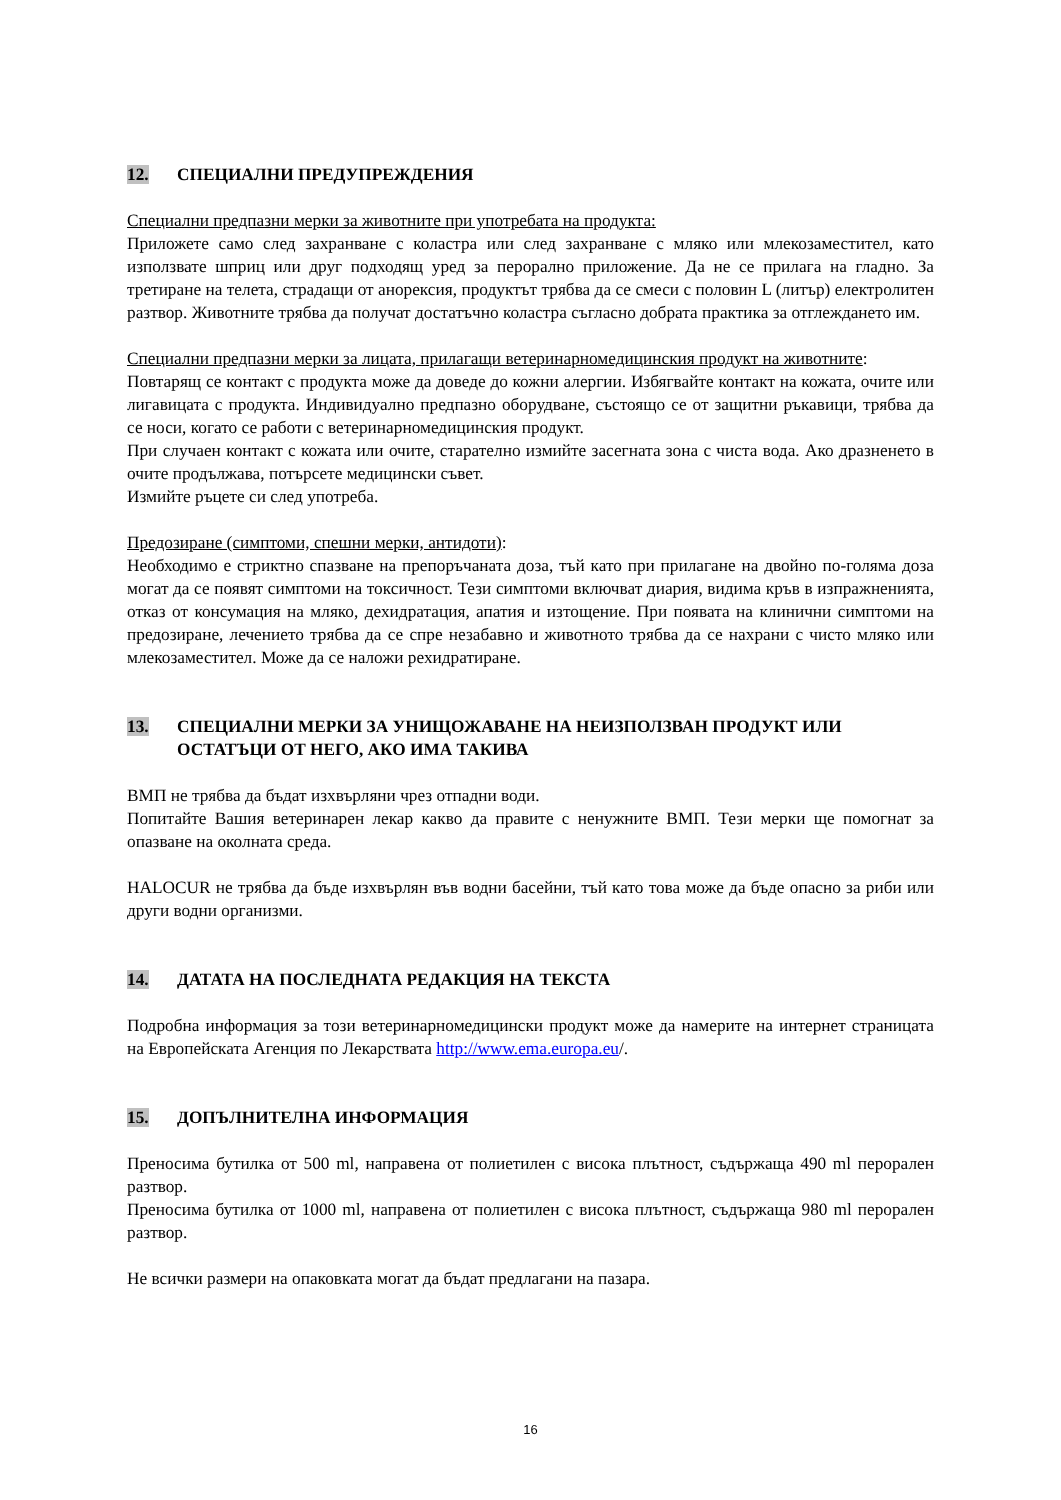12. СПЕЦИАЛНИ ПРЕДУПРЕЖДЕНИЯ
Специални предпазни мерки за животните при употребата на продукта:
Приложете само след захранване с коластра или след захранване с мляко или млекозаместител, като използвате шприц или друг подходящ уред за перорално приложение. Да не се прилага на гладно. За третиране на телета, страдащи от анорексия, продуктът трябва да се смеси с половин L (литър) електролитен разтвор. Животните трябва да получат достатъчно коластра съгласно добрата практика за отглеждането им.
Специални предпазни мерки за лицата, прилагащи ветеринарномедицинския продукт на животните:
Повтарящ се контакт с продукта може да доведе до кожни алергии. Избягвайте контакт на кожата, очите или лигавицата с продукта. Индивидуално предпазно оборудване, състоящо се от защитни ръкавици, трябва да се носи, когато се работи с ветеринарномедицинския продукт.
При случаен контакт с кожата или очите, старателно измийте засегната зона с чиста вода. Ако дразненето в очите продължава, потърсете медицински съвет.
Измийте ръцете си след употреба.
Предозиране (симптоми, спешни мерки, антидоти):
Необходимо е стриктно спазване на препоръчаната доза, тъй като при прилагане на двойно по-голяма доза могат да се появят симптоми на токсичност. Тези симптоми включват диария, видима кръв в изпражненията, отказ от консумация на мляко, дехидратация, апатия и изтощение. При появата на клинични симптоми на предозиране, лечението трябва да се спре незабавно и животното трябва да се нахрани с чисто мляко или млекозаместител. Може да се наложи рехидратиране.
13. СПЕЦИАЛНИ МЕРКИ ЗА УНИЩОЖАВАНЕ НА НЕИЗПОЛЗВАН ПРОДУКТ ИЛИ ОСТАТЪЦИ ОТ НЕГО, АКО ИМА ТАКИВА
ВМП не трябва да бъдат изхвърляни чрез отпадни води.
Попитайте Вашия ветеринарен лекар какво да правите с ненужните ВМП. Тези мерки ще помогнат за опазване на околната среда.
HALOCUR не трябва да бъде изхвърлян във водни басейни, тъй като това може да бъде опасно за риби или други водни организми.
14. ДАТАТА НА ПОСЛЕДНАТА РЕДАКЦИЯ НА ТЕКСТА
Подробна информация за този ветеринарномедицински продукт може да намерите на интернет страницата на Европейската Агенция по Лекарствата http://www.ema.europa.eu/.
15. ДОПЪЛНИТЕЛНА ИНФОРМАЦИЯ
Преносима бутилка от 500 ml, направена от полиетилен с висока плътност, съдържаща 490 ml перорален разтвор.
Преносима бутилка от 1000 ml, направена от полиетилен с висока плътност, съдържаща 980 ml перорален разтвор.
Не всички размери на опаковката могат да бъдат предлагани на пазара.
16